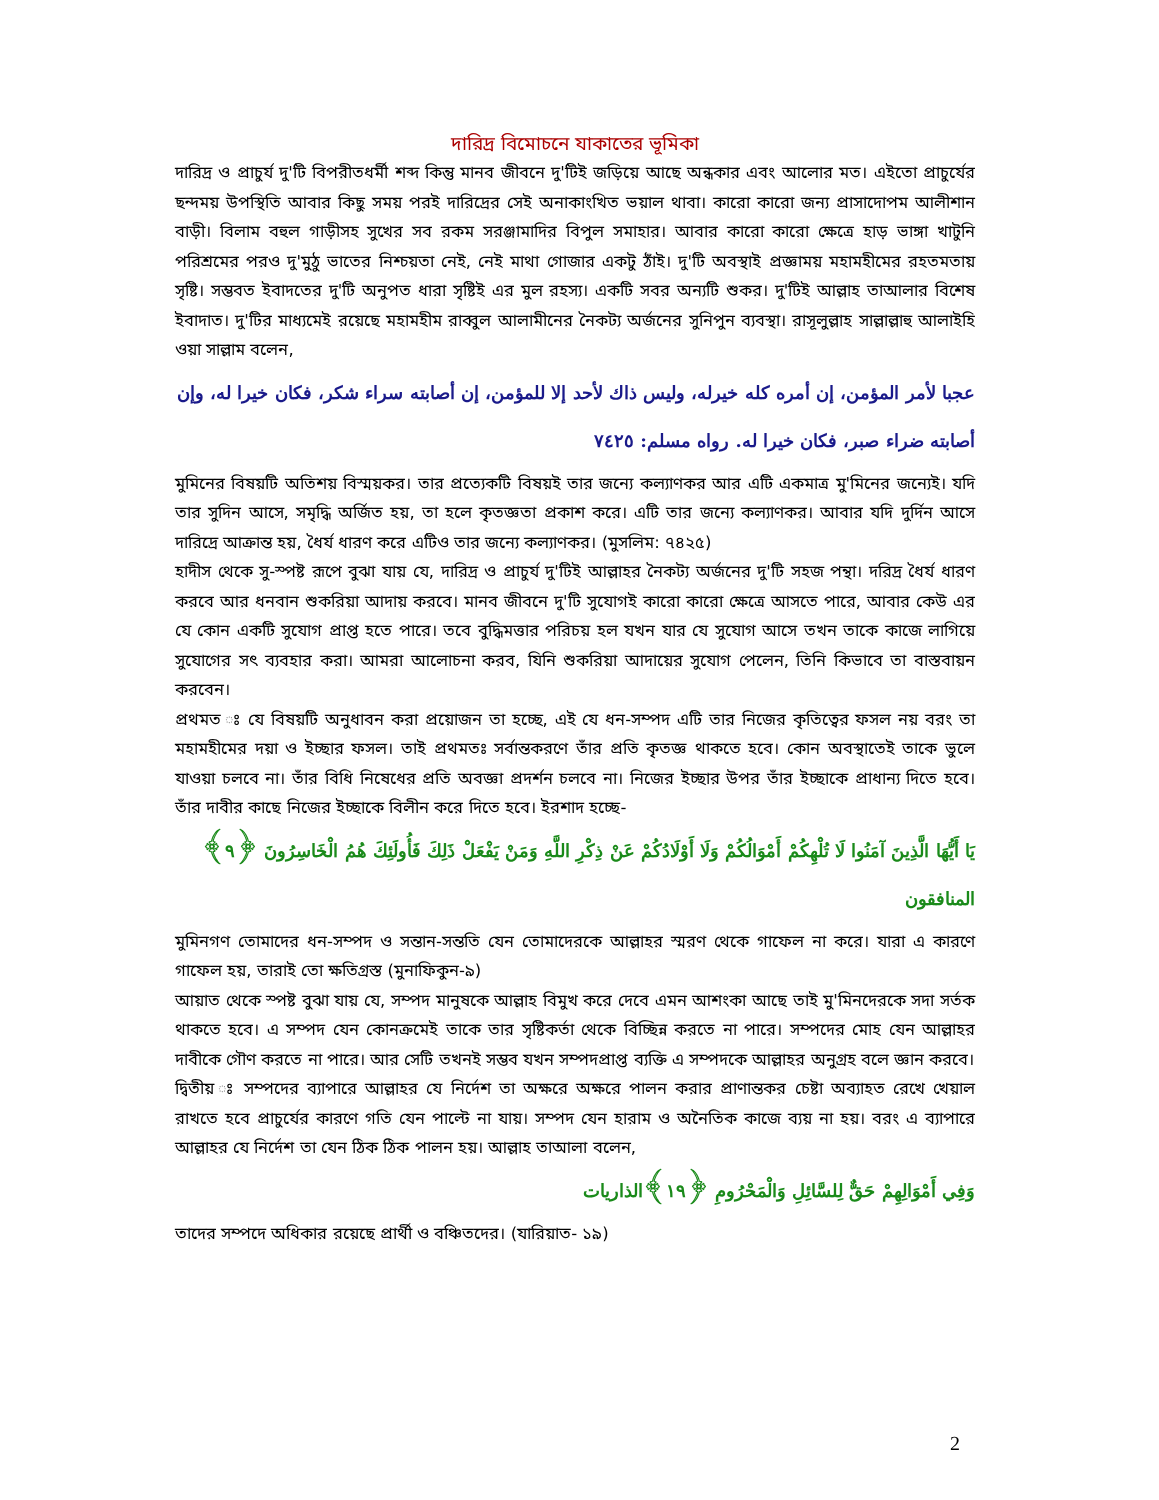দারিদ্র বিমোচনে যাকাতের ভূমিকা
দারিদ্র ও প্রাচুর্য দু'টি বিপরীতধর্মী শব্দ কিন্তু মানব জীবনে দু'টিই জড়িয়ে আছে অন্ধকার এবং আলোর মত। এইতো প্রাচুর্যের ছন্দময় উপস্থিতি আবার কিছু সময় পরই দারিদ্রের সেই অনাকাংখিত ভয়াল থাবা। কারো কারো জন্য প্রাসাদোপম আলীশান বাড়ী। বিলাম বহুল গাড়ীসহ সুখের সব রকম সরঞ্জামাদির বিপুল সমাহার। আবার কারো কারো ক্ষেত্রে হাড় ভাঙ্গা খাটুনি পরিশ্রমের পরও দু'মুঠু ভাতের নিশ্চয়তা নেই, নেই মাথা গোজার একটু ঠাঁই। দু'টি অবস্থাই প্রজ্ঞাময় মহামহীমের রহতমতায় সৃষ্টি। সম্ভবত ইবাদতের দু'টি অনুপত ধারা সৃষ্টিই এর মুল রহস্য। একটি সবর অন্যটি শুকর। দু'টিই আল্লাহ তাআলার বিশেষ ইবাদাত। দু'টির মাধ্যমেই রয়েছে মহামহীম রাব্বুল আলামীনের নৈকট্য অর্জনের সুনিপুন ব্যবস্থা। রাসূলুল্লাহ সাল্লাল্লাহু আলাইহি ওয়া সাল্লাম বলেন,
عجبا لأمر المؤمن، إن أمره كله خيرله، وليس ذاك لأحد إلا للمؤمن، إن أصابته سراء شكر، فكان خيرا له، وإن أصابته ضراء صبر، فكان خيرا له. رواه مسلم: ٧٤٢٥
মুমিনের বিষয়টি অতিশয় বিস্ময়কর। তার প্রত্যেকটি বিষয়ই তার জন্যে কল্যাণকর আর এটি একমাত্র মু'মিনের জন্যেই। যদি তার সুদিন আসে, সমৃদ্ধি অর্জিত হয়, তা হলে কৃতজ্ঞতা প্রকাশ করে। এটি তার জন্যে কল্যাণকর। আবার যদি দুর্দিন আসে দারিদ্রে আক্রান্ত হয়, ধৈর্য ধারণ করে এটিও তার জন্যে কল্যাণকর। (মুসলিম: ৭৪২৫)
হাদীস থেকে সু-স্পষ্ট রূপে বুঝা যায় যে, দারিদ্র ও প্রাচুর্য দু'টিই আল্লাহর নৈকট্য অর্জনের দু'টি সহজ পন্থা। দরিদ্র ধৈর্য ধারণ করবে আর ধনবান শুকরিয়া আদায় করবে। মানব জীবনে দু'টি সুযোগই কারো কারো ক্ষেত্রে আসতে পারে, আবার কেউ এর যে কোন একটি সুযোগ প্রাপ্ত হতে পারে। তবে বুদ্ধিমত্তার পরিচয় হল যখন যার যে সুযোগ আসে তখন তাকে কাজে লাগিয়ে সুযোগের সৎ ব্যবহার করা। আমরা আলোচনা করব, যিনি শুকরিয়া আদায়ের সুযোগ পেলেন, তিনি কিভাবে তা বাস্তবায়ন করবেন।
প্রথমত ঃ যে বিষয়টি অনুধাবন করা প্রয়োজন তা হচ্ছে, এই যে ধন-সম্পদ এটি তার নিজের কৃতিত্বের ফসল নয় বরং তা মহামহীমের দয়া ও ইচ্ছার ফসল। তাই প্রথমতঃ সর্বান্তকরণে তাঁর প্রতি কৃতজ্ঞ থাকতে হবে। কোন অবস্থাতেই তাকে ভুলে যাওয়া চলবে না। তাঁর বিধি নিষেধের প্রতি অবজ্ঞা প্রদর্শন চলবে না। নিজের ইচ্ছার উপর তাঁর ইচ্ছাকে প্রাধান্য দিতে হবে। তাঁর দাবীর কাছে নিজের ইচ্ছাকে বিলীন করে দিতে হবে। ইরশাদ হচ্ছে-
يَا أَيُّهَا الَّذِينَ آمَنُوا لَا تُلْهِكُمْ أَمْوَالُكُمْ وَلَا أَوْلَادُكُمْ عَنْ ذِكْرِ اللَّهِ وَمَنْ يَفْعَلْ ذَلِكَ فَأُولَئِكَ هُمُ الْخَاسِرُونَ ﴿٩﴾المنافقون
মুমিনগণ তোমাদের ধন-সম্পদ ও সন্তান-সন্ততি যেন তোমাদেরকে আল্লাহর স্মরণ থেকে গাফেল না করে। যারা এ কারণে গাফেল হয়, তারাই তো ক্ষতিগ্রস্ত (মুনাফিকুন-৯)
আয়াত থেকে স্পষ্ট বুঝা যায় যে, সম্পদ মানুষকে আল্লাহ বিমুখ করে দেবে এমন আশংকা আছে তাই মু'মিনদেরকে সদা সর্তক থাকতে হবে। এ সম্পদ যেন কোনক্রমেই তাকে তার সৃষ্টিকর্তা থেকে বিচ্ছিন্ন করতে না পারে। সম্পদের মোহ যেন আল্লাহর দাবীকে গৌণ করতে না পারে। আর সেটি তখনই সম্ভব যখন সম্পদপ্রাপ্ত ব্যক্তি এ সম্পদকে আল্লাহর অনুগ্রহ বলে জ্ঞান করবে।
দ্বিতীয় ঃ সম্পদের ব্যাপারে আল্লাহর যে নির্দেশ তা অক্ষরে অক্ষরে পালন করার প্রাণান্তকর চেষ্টা অব্যাহত রেখে খেয়াল রাখতে হবে প্রাচুর্যের কারণে গতি যেন পাল্টে না যায়। সম্পদ যেন হারাম ও অনৈতিক কাজে ব্যয় না হয়। বরং এ ব্যাপারে আল্লাহর যে নির্দেশ তা যেন ঠিক ঠিক পালন হয়। আল্লাহ তাআলা বলেন,
وَفِي أَمْوَالِهِمْ حَقٌّ لِلسَّائِلِ وَالْمَحْرُومِ ﴿١٩﴾الذاريات
তাদের সম্পদে অধিকার রয়েছে প্রার্থী ও বঞ্চিতদের। (যারিয়াত- ১৯)
2